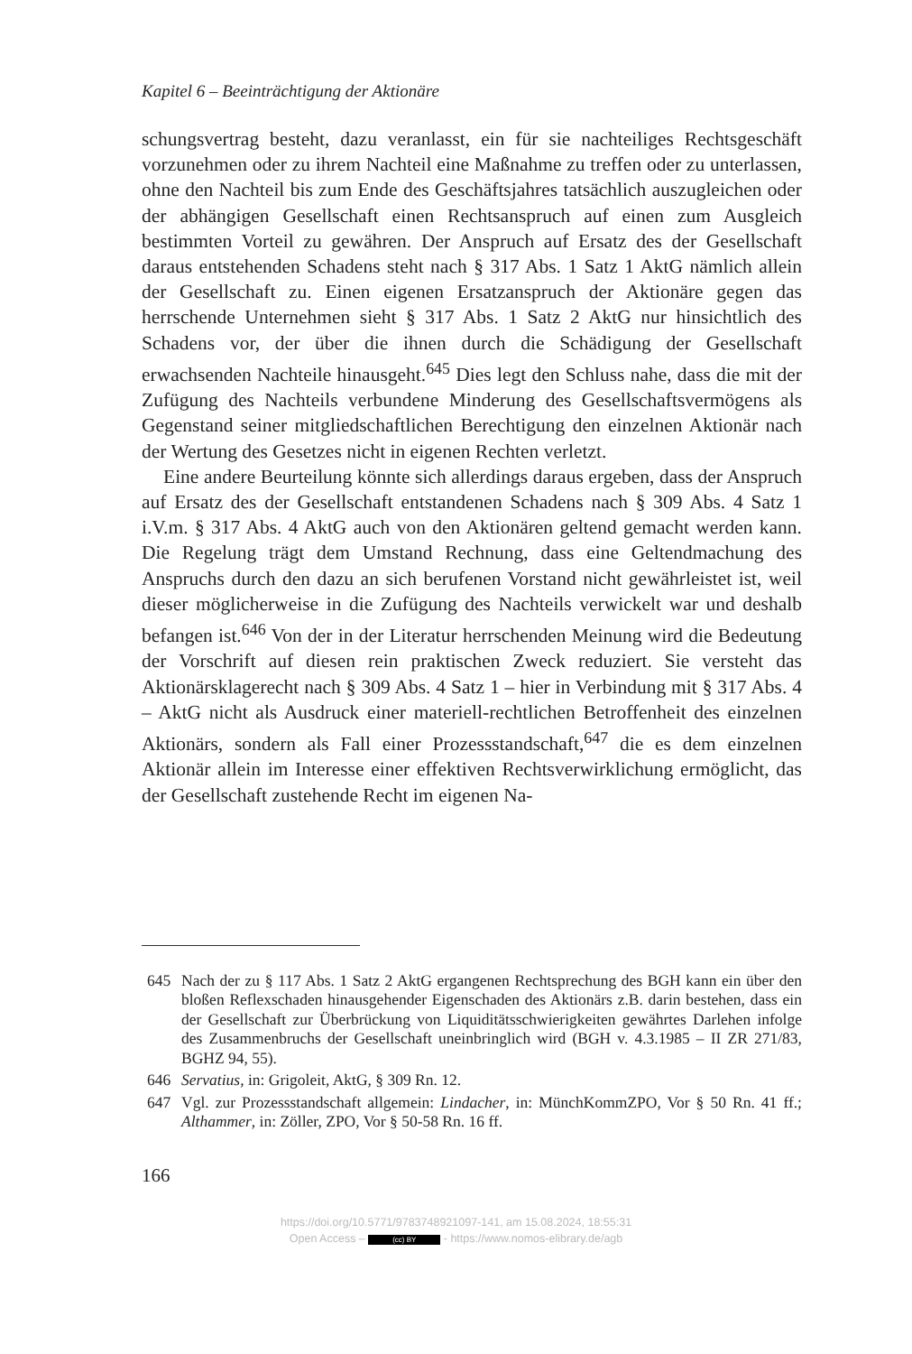Kapitel 6 – Beeinträchtigung der Aktionäre
schungsvertrag besteht, dazu veranlasst, ein für sie nachteiliges Rechtsgeschäft vorzunehmen oder zu ihrem Nachteil eine Maßnahme zu treffen oder zu unterlassen, ohne den Nachteil bis zum Ende des Geschäftsjahres tatsächlich auszugleichen oder der abhängigen Gesellschaft einen Rechtsanspruch auf einen zum Ausgleich bestimmten Vorteil zu gewähren. Der Anspruch auf Ersatz des der Gesellschaft daraus entstehenden Schadens steht nach § 317 Abs. 1 Satz 1 AktG nämlich allein der Gesellschaft zu. Einen eigenen Ersatzanspruch der Aktionäre gegen das herrschende Unternehmen sieht § 317 Abs. 1 Satz 2 AktG nur hinsichtlich des Schadens vor, der über die ihnen durch die Schädigung der Gesellschaft erwachsenden Nachteile hinausgeht.<sup>645</sup> Dies legt den Schluss nahe, dass die mit der Zufügung des Nachteils verbundene Minderung des Gesellschaftsvermögens als Gegenstand seiner mitgliedschaftlichen Berechtigung den einzelnen Aktionär nach der Wertung des Gesetzes nicht in eigenen Rechten verletzt.
Eine andere Beurteilung könnte sich allerdings daraus ergeben, dass der Anspruch auf Ersatz des der Gesellschaft entstandenen Schadens nach § 309 Abs. 4 Satz 1 i.V.m. § 317 Abs. 4 AktG auch von den Aktionären geltend gemacht werden kann. Die Regelung trägt dem Umstand Rechnung, dass eine Geltendmachung des Anspruchs durch den dazu an sich berufenen Vorstand nicht gewährleistet ist, weil dieser möglicherweise in die Zufügung des Nachteils verwickelt war und deshalb befangen ist.<sup>646</sup> Von der in der Literatur herrschenden Meinung wird die Bedeutung der Vorschrift auf diesen rein praktischen Zweck reduziert. Sie versteht das Aktionärsklagerecht nach § 309 Abs. 4 Satz 1 – hier in Verbindung mit § 317 Abs. 4 – AktG nicht als Ausdruck einer materiell-rechtlichen Betroffenheit des einzelnen Aktionärs, sondern als Fall einer Prozessstandschaft,<sup>647</sup> die es dem einzelnen Aktionär allein im Interesse einer effektiven Rechtsverwirklichung ermöglicht, das der Gesellschaft zustehende Recht im eigenen Na-
645 Nach der zu § 117 Abs. 1 Satz 2 AktG ergangenen Rechtsprechung des BGH kann ein über den bloßen Reflexschaden hinausgehender Eigenschaden des Aktionärs z.B. darin bestehen, dass ein der Gesellschaft zur Überbrückung von Liquiditätsschwierigkeiten gewährtes Darlehen infolge des Zusammenbruchs der Gesellschaft uneinbringlich wird (BGH v. 4.3.1985 – II ZR 271/83, BGHZ 94, 55).
646 Servatius, in: Grigoleit, AktG, § 309 Rn. 12.
647 Vgl. zur Prozessstandschaft allgemein: Lindacher, in: MünchKommZPO, Vor § 50 Rn. 41 ff.; Althammer, in: Zöller, ZPO, Vor § 50-58 Rn. 16 ff.
166
https://doi.org/10.5771/9783748921097-141, am 15.08.2024, 18:55:31
Open Access – (cc) BY - https://www.nomos-elibrary.de/agb